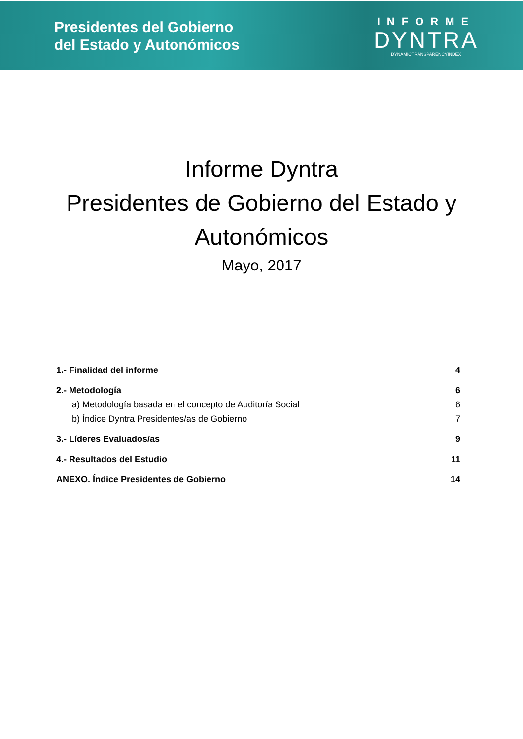Presidentes del Gobierno
del Estado y Autonómicos
INFORME
DYNTRA
DYNAMICTRANSPARENCYINDEX
Informe Dyntra
Presidentes de Gobierno del Estado y
Autonómicos
Mayo, 2017
1.- Finalidad del informe 4
2.- Metodología 6
a) Metodología basada en el concepto de Auditoría Social 6
b) Índice Dyntra Presidentes/as de Gobierno 7
3.- Líderes Evaluados/as 9
4.- Resultados del Estudio 11
ANEXO. Índice Presidentes de Gobierno 14